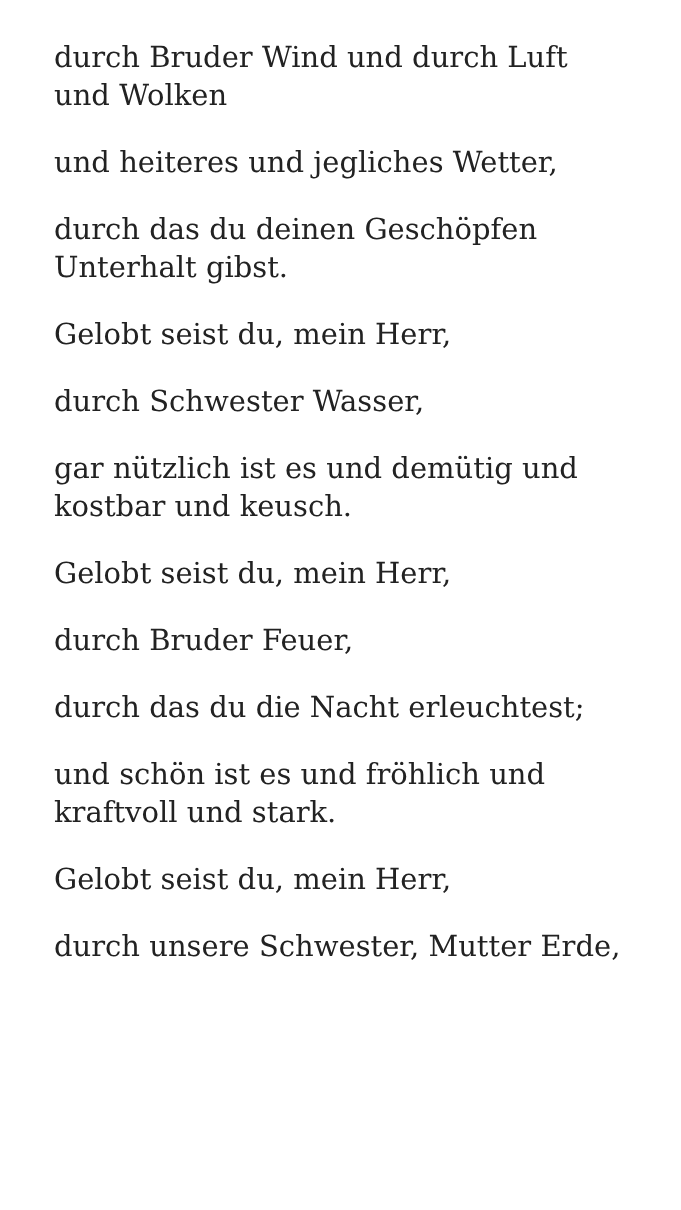durch Bruder Wind und durch Luft und Wolken
und heiteres und jegliches Wetter,
durch das du deinen Geschöpfen Unterhalt gibst.
Gelobt seist du, mein Herr,
durch Schwester Wasser,
gar nützlich ist es und demütig und kostbar und keusch.
Gelobt seist du, mein Herr,
durch Bruder Feuer,
durch das du die Nacht erleuchtest;
und schön ist es und fröhlich und kraftvoll und stark.
Gelobt seist du, mein Herr,
durch unsere Schwester, Mutter Erde,